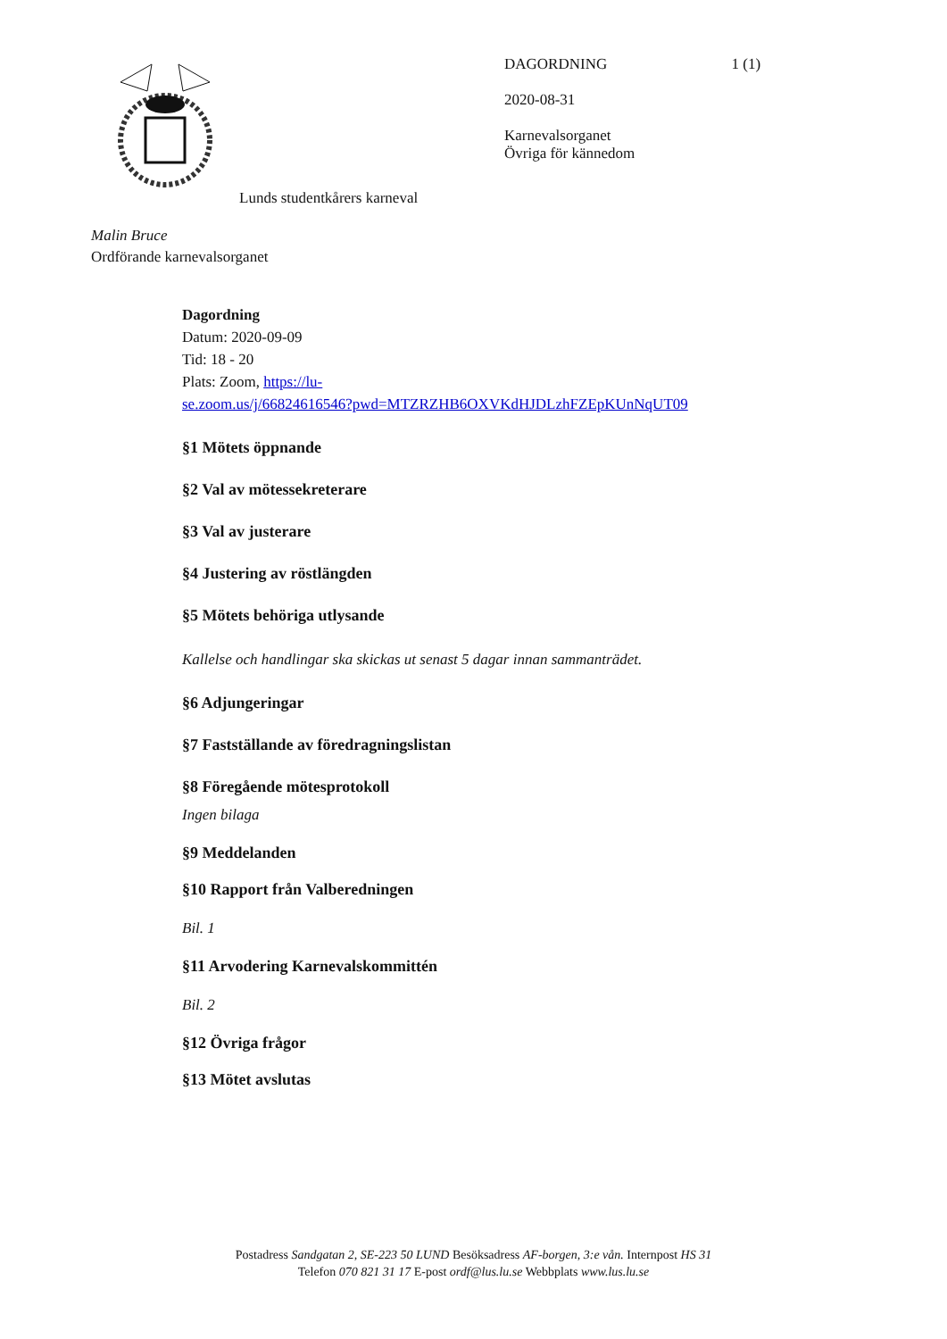DAGORDNING 1 (1)
2020-08-31
Karnevalsorganet
Övriga för kännedom
Lunds studentkårers karneval
Malin Bruce
Ordförande karnevalsorganet
Dagordning
Datum: 2020-09-09
Tid: 18 - 20
Plats: Zoom, https://lu-
se.zoom.us/j/66824616546?pwd=MTZRZHB6OXVKdHJDLzhFZEpKUnNqUT09
§1 Mötets öppnande
§2 Val av mötessekreterare
§3 Val av justerare
§4 Justering av röstlängden
§5 Mötets behöriga utlysande
Kallelse och handlingar ska skickas ut senast 5 dagar innan sammanträdet.
§6 Adjungeringar
§7 Fastställande av föredragningslistan
§8 Föregående mötesprotokoll
Ingen bilaga
§9 Meddelanden
§10 Rapport från Valberedningen
Bil. 1
§11 Arvodering Karnevalskommittén
Bil. 2
§12 Övriga frågor
§13 Mötet avslutas
Postadress Sandgatan 2, SE-223 50 LUND Besöksadress AF-borgen, 3:e vån. Internpost HS 31
Telefon 070 821 31 17 E-post ordf@lus.lu.se Webbplats www.lus.lu.se